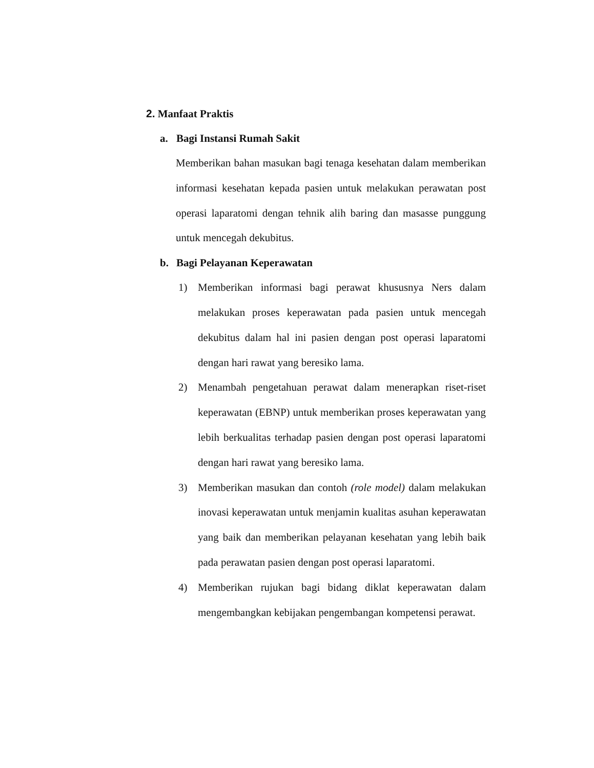2. Manfaat Praktis
a. Bagi Instansi Rumah Sakit
Memberikan bahan masukan bagi tenaga kesehatan dalam memberikan informasi kesehatan kepada pasien untuk melakukan perawatan post operasi laparatomi dengan tehnik alih baring dan masasse punggung untuk mencegah dekubitus.
b. Bagi Pelayanan Keperawatan
1) Memberikan informasi bagi perawat khususnya Ners dalam melakukan proses keperawatan pada pasien untuk mencegah dekubitus dalam hal ini pasien dengan post operasi laparatomi dengan hari rawat yang beresiko lama.
2) Menambah pengetahuan perawat dalam menerapkan riset-riset keperawatan (EBNP) untuk memberikan proses keperawatan yang lebih berkualitas terhadap pasien dengan post operasi laparatomi dengan hari rawat yang beresiko lama.
3) Memberikan masukan dan contoh (role model) dalam melakukan inovasi keperawatan untuk menjamin kualitas asuhan keperawatan yang baik dan memberikan pelayanan kesehatan yang lebih baik pada perawatan pasien dengan post operasi laparatomi.
4) Memberikan rujukan bagi bidang diklat keperawatan dalam mengembangkan kebijakan pengembangan kompetensi perawat.